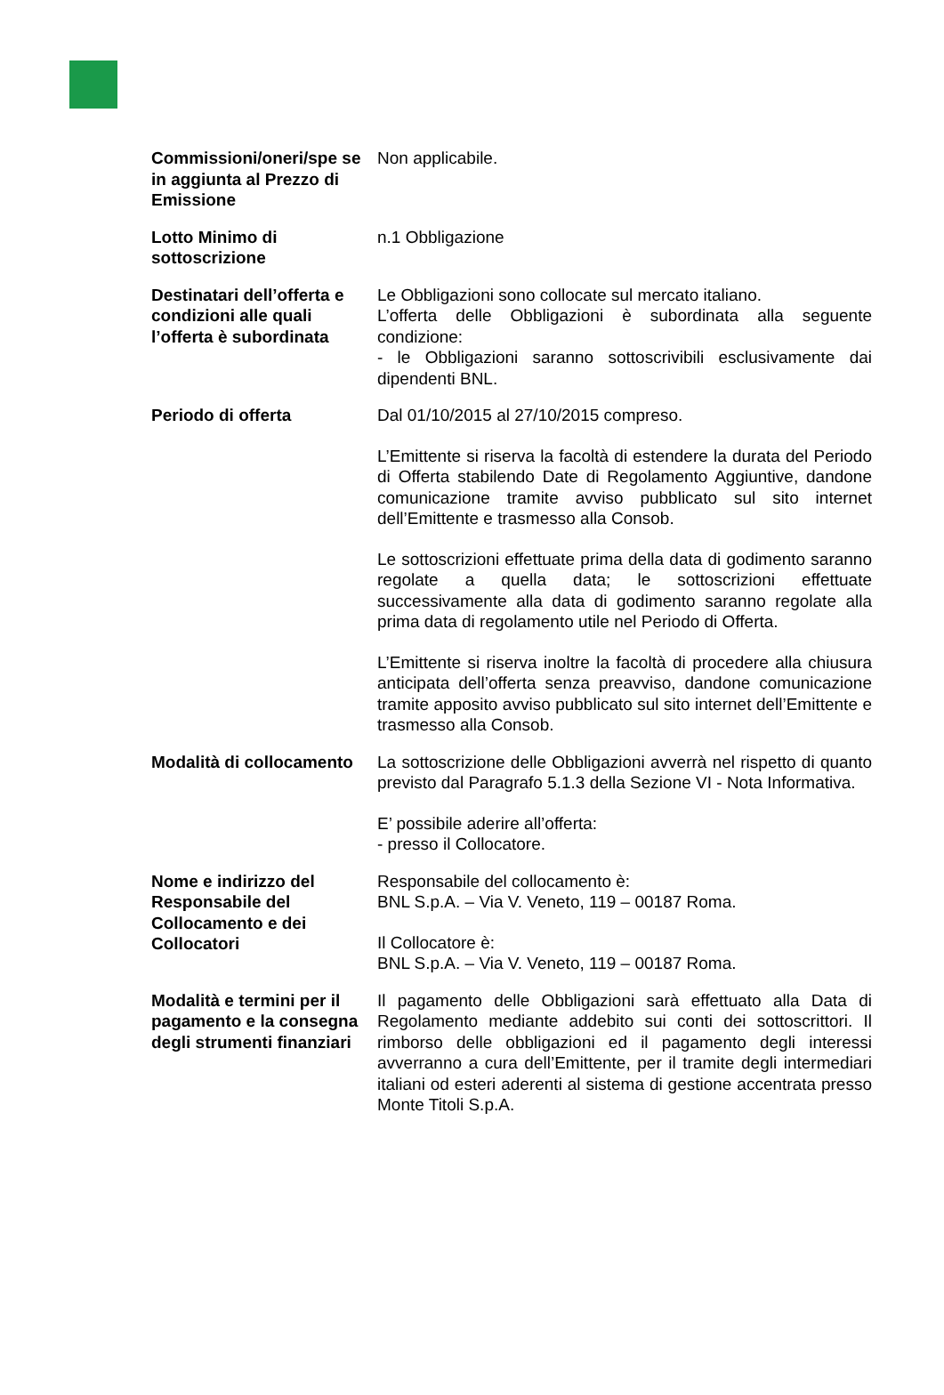| Commissioni/oneri/spe se in aggiunta al Prezzo di Emissione | Non applicabile. |
| Lotto Minimo di sottoscrizione | n.1 Obbligazione |
| Destinatari dell’offerta e condizioni alle quali l’offerta è subordinata | Le Obbligazioni sono collocate sul mercato italiano. L’offerta delle Obbligazioni è subordinata alla seguente condizione: - le Obbligazioni saranno sottoscrivibili esclusivamente dai dipendenti BNL. |
| Periodo di offerta | Dal 01/10/2015 al 27/10/2015 compreso. L’Emittente si riserva la facoltà di estendere la durata del Periodo di Offerta stabilendo Date di Regolamento Aggiuntive, dandone comunicazione tramite avviso pubblicato sul sito internet dell’Emittente e trasmesso alla Consob. Le sottoscrizioni effettuate prima della data di godimento saranno regolate a quella data; le sottoscrizioni effettuate successivamente alla data di godimento saranno regolate alla prima data di regolamento utile nel Periodo di Offerta. L’Emittente si riserva inoltre la facoltà di procedere alla chiusura anticipata dell’offerta senza preavviso, dandone comunicazione tramite apposito avviso pubblicato sul sito internet dell’Emittente e trasmesso alla Consob. |
| Modalità di collocamento | La sottoscrizione delle Obbligazioni avverrà nel rispetto di quanto previsto dal Paragrafo 5.1.3 della Sezione VI - Nota Informativa. E’ possibile aderire all’offerta: - presso il Collocatore. |
| Nome e indirizzo del Responsabile del Collocamento e dei Collocatori | Responsabile del collocamento è: BNL S.p.A. – Via V. Veneto, 119 – 00187 Roma. Il Collocatore è: BNL S.p.A. – Via V. Veneto, 119 – 00187 Roma. |
| Modalità e termini per il pagamento e la consegna degli strumenti finanziari | Il pagamento delle Obbligazioni sarà effettuato alla Data di Regolamento mediante addebito sui conti dei sottoscrittori. Il rimborso delle obbligazioni ed il pagamento degli interessi avverranno a cura dell’Emittente, per il tramite degli intermediari italiani od esteri aderenti al sistema di gestione accentrata presso Monte Titoli S.p.A. |